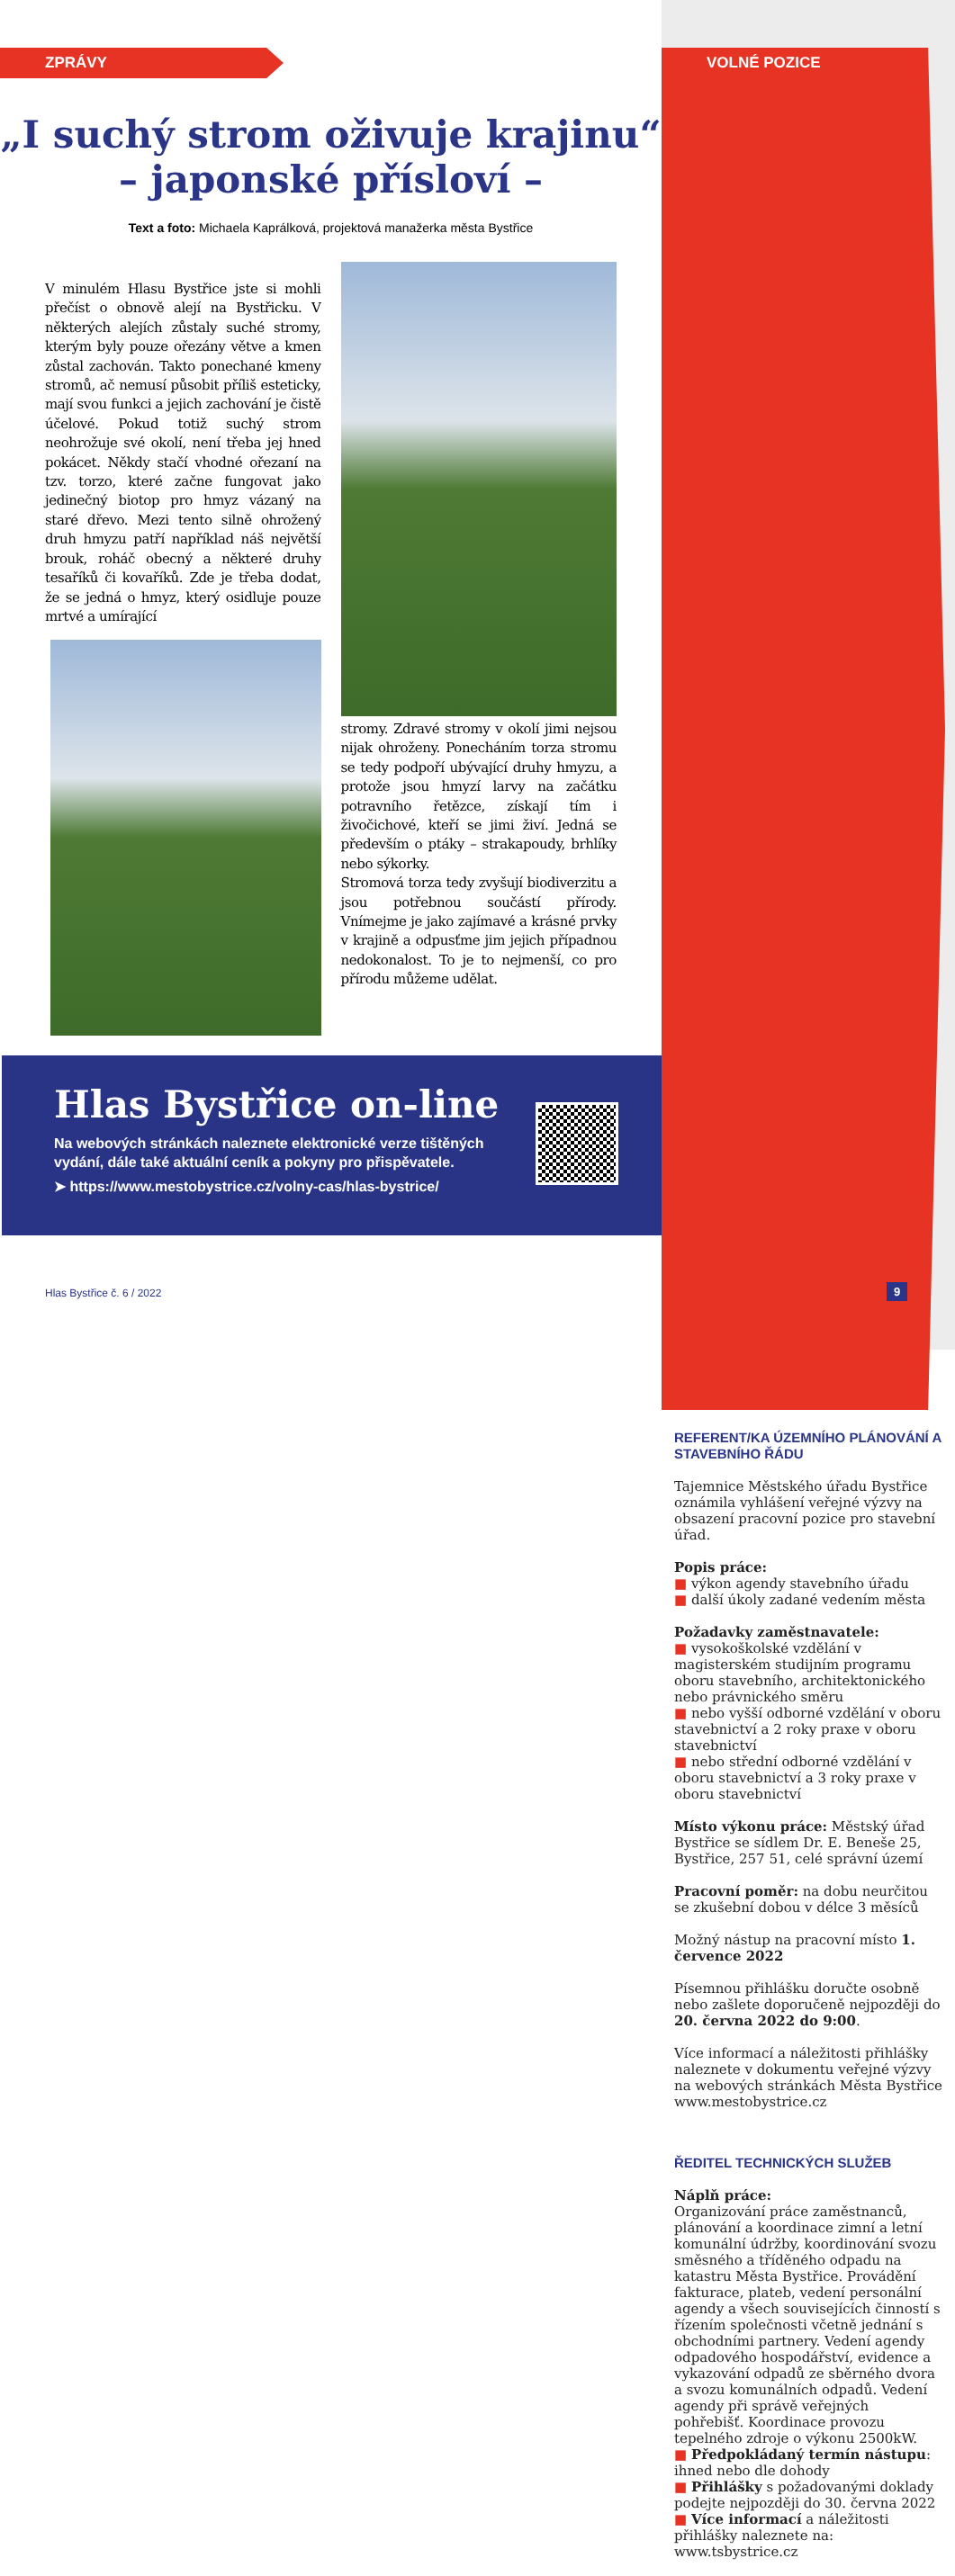ZPRÁVY
„I suchý strom oživuje krajinu“
– japonské přísloví –
Text a foto: Michaela Kaprálková, projektová manažerka města Bystřice
V minulém Hlasu Bystřice jste si mohli přečíst o obnově alejí na Bystřicku. V některých alejích zůstaly suché stromy, kterým byly pouze ořezány větve a kmen zůstal zachován. Takto ponechané kmeny stromů, ač nemusí působit příliš esteticky, mají svou funkci a jejich zachování je čistě účelové. Pokud totiž suchý strom neohrožuje své okolí, není třeba jej hned pokácet. Někdy stačí vhodné ořezaní na tzv. torzo, které začne fungovat jako jedinečný biotop pro hmyz vázaný na staré dřevo. Mezi tento silně ohrožený druh hmyzu patří například náš největší brouk, roháč obecný a některé druhy tesaříků či kovaříků. Zde je třeba dodat, že se jedná o hmyz, který osidluje pouze mrtvé a umírající
stromy. Zdravé stromy v okolí jimi nejsou nijak ohroženy. Ponecháním torza stromu se tedy podpoří ubývající druhy hmyzu, a protože jsou hmyzí larvy na začátku potravního řetězce, získají tím i živočichové, kteří se jimi živí. Jedná se především o ptáky – strakapoudy, brhlíky nebo sýkorky.
Stromová torza tedy zvyšují biodiverzitu a jsou potřebnou součástí přírody. Vnímejme je jako zajímavé a krásné prvky v krajině a odpusťme jim jejich případnou nedokonalost. To je to nejmenší, co pro přírodu můžeme udělat.
Hlas Bystřice on-line
Na webových stránkách naleznete elektronické verze tištěných vydání, dále také aktuální ceník a pokyny pro přispěvatele.
➤ https://www.mestobystrice.cz/volny-cas/hlas-bystrice/
Hlas Bystřice č. 6 / 2022
VOLNÉ POZICE
REFERENT/KA ÚZEMNÍHO PLÁNOVÁNÍ A STAVEBNÍHO ŘÁDU
Tajemnice Městského úřadu Bystřice oznámila vyhlášení veřejné výzvy na obsazení pracovní pozice pro stavební úřad.
Popis práce:
■ výkon agendy stavebního úřadu
■ další úkoly zadané vedením města
Požadavky zaměstnavatele:
■ vysokoškolské vzdělání v magisterském studijním programu oboru stavebního, architektonického nebo právnického směru
■ nebo vyšší odborné vzdělání v oboru stavebnictví a 2 roky praxe v oboru stavebnictví
■ nebo střední odborné vzdělání v oboru stavebnictví a 3 roky praxe v oboru stavebnictví
Místo výkonu práce: Městský úřad Bystřice se sídlem Dr. E. Beneše 25, Bystřice, 257 51, celé správní území
Pracovní poměr: na dobu neurčitou se zkušební dobou v délce 3 měsíců
Možný nástup na pracovní místo 1. července 2022
Písemnou přihlášku doručte osobně nebo zašlete doporučeně nejpozději do 20. června 2022 do 9:00.
Více informací a náležitosti přihlášky naleznete v dokumentu veřejné výzvy na webových stránkách Města Bystřice www.mestobystrice.cz
ŘEDITEL TECHNICKÝCH SLUŽEB
Náplň práce:
Organizování práce zaměstnanců, plánování a koordinace zimní a letní komunální údržby, koordinování svozu směsného a tříděného odpadu na katastru Města Bystřice. Provádění fakturace, plateb, vedení personální agendy a všech souvisejících činností s řízením společnosti včetně jednání s obchodními partnery. Vedení agendy odpadového hospodářství, evidence a vykazování odpadů ze sběrného dvora a svozu komunálních odpadů. Vedení agendy při správě veřejných pohřebišť. Koordinace provozu tepelného zdroje o výkonu 2500kW.
■ Předpokládaný termín nástupu: ihned nebo dle dohody
■ Přihlášky s požadovanými doklady podejte nejpozději do 30. června 2022
■ Více informací a náležitosti přihlášky naleznete na: www.tsbystrice.cz
9